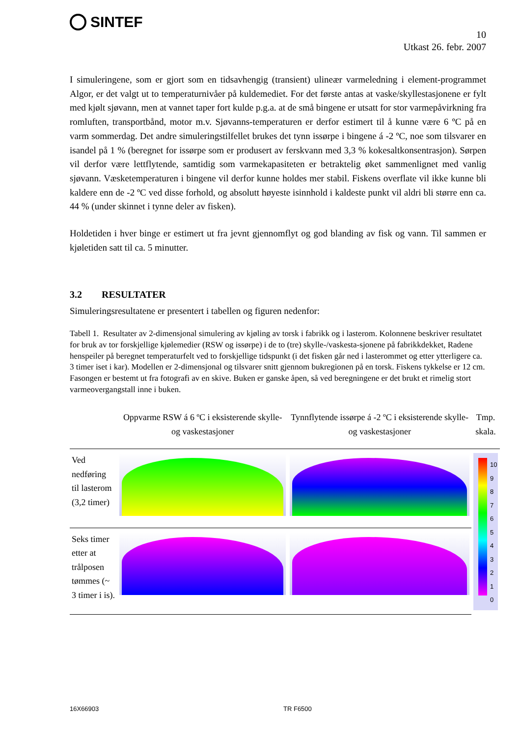SINTEF
10
Utkast 26. febr. 2007
I simuleringene, som er gjort som en tidsavhengig (transient) ulineær varmeledning i element-programmet Algor, er det valgt ut to temperaturnivåer på kuldemediet. For det første antas at vaske/skyllestasjonene er fylt med kjølt sjøvann, men at vannet taper fort kulde p.g.a. at de små bingene er utsatt for stor varmepåvirkning fra romluften, transportbånd, motor m.v. Sjøvanns-temperaturen er derfor estimert til å kunne være 6 ºC på en varm sommerdag. Det andre simuleringstilfellet brukes det tynn issørpe i bingene á -2 ºC, noe som tilsvarer en isandel på 1 % (beregnet for issørpe som er produsert av ferskvann med 3,3 % kokesaltkonsentrasjon). Sørpen vil derfor være lettflytende, samtidig som varmekapasiteten er betraktelig øket sammenlignet med vanlig sjøvann. Væsketemperaturen i bingene vil derfor kunne holdes mer stabil. Fiskens overflate vil ikke kunne bli kaldere enn de -2 ºC ved disse forhold, og absolutt høyeste isinnhold i kaldeste punkt vil aldri bli større enn ca. 44 % (under skinnet i tynne deler av fisken).
Holdetiden i hver binge er estimert ut fra jevnt gjennomflyt og god blanding av fisk og vann. Til sammen er kjøletiden satt til ca. 5 minutter.
3.2 RESULTATER
Simuleringsresultatene er presentert i tabellen og figuren nedenfor:
Tabell 1. Resultater av 2-dimensjonal simulering av kjøling av torsk i fabrikk og i lasterom. Kolonnene beskriver resultatet for bruk av tor forskjellige kjølemedier (RSW og issørpe) i de to (tre) skylle-/vaskesta-sjonene på fabrikkdekket, Radene henspeiler på beregnet temperaturfelt ved to forskjellige tidspunkt (i det fisken går ned i lasterommet og etter ytterligere ca. 3 timer iset i kar). Modellen er 2-dimensjonal og tilsvarer snitt gjennom bukregionen på en torsk. Fiskens tykkelse er 12 cm. Fasongen er bestemt ut fra fotografi av en skive. Buken er ganske åpen, så ved beregningene er det brukt et rimelig stort varmeovergangstall inne i buken.
| | Oppvarme RSW á 6 ºC i eksisterende skylle- og vaskestasjoner | Tynnflytende issørpe á -2 ºC i eksisterende skylle- og vaskestasjoner | Tmp. skala. |
| --- | --- | --- | --- |
| Ved nedføring til lasterom (3,2 timer) | | | 10 9 8 7 6 5 4 3 2 1 0 |
| Seks timer etter at trålposen tømmes (~ 3 timer i is). | | | |
16X66903 TR F6500